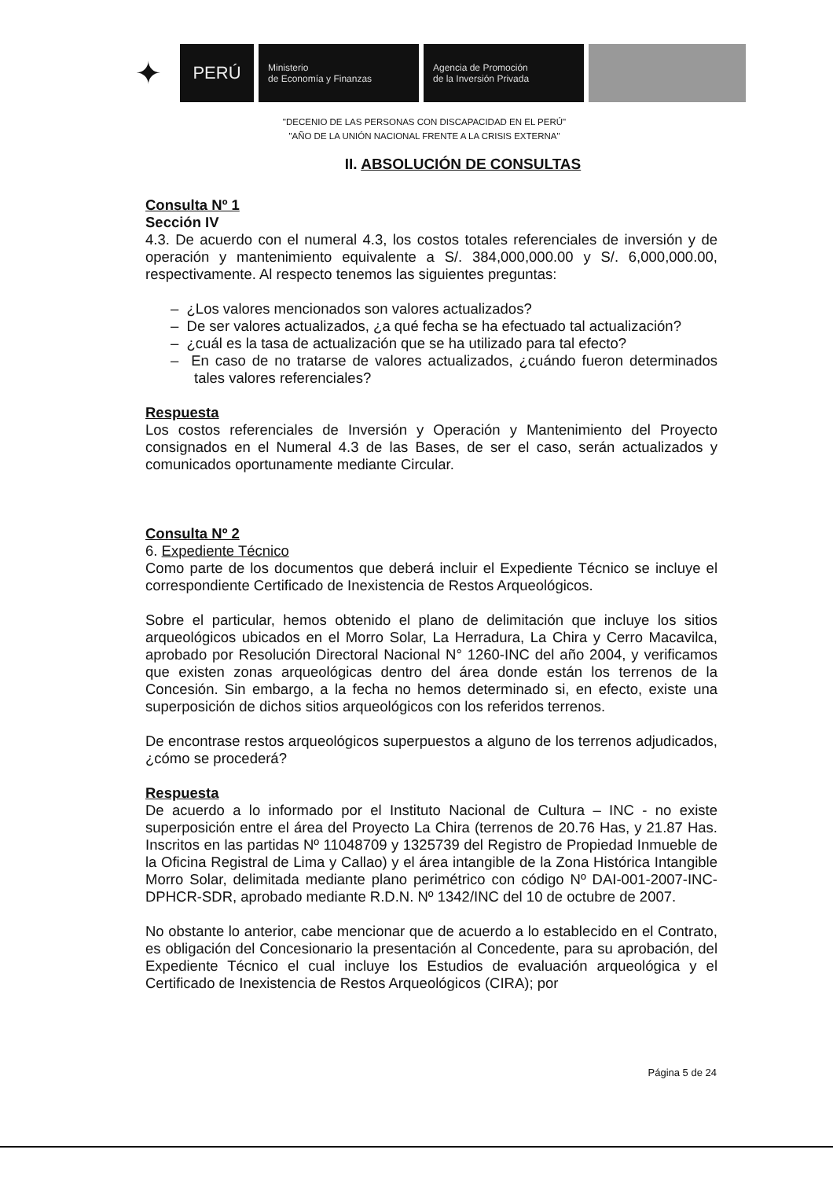✦
PERÚ
Ministerio
de Economía y Finanzas
Agencia de Promoción
de la Inversión Privada
"DECENIO DE LAS PERSONAS CON DISCAPACIDAD EN EL PERÚ"
"AÑO DE LA UNIÓN NACIONAL FRENTE A LA CRISIS EXTERNA"
II. ABSOLUCIÓN DE CONSULTAS
Consulta Nº 1
Sección IV
4.3. De acuerdo con el numeral 4.3, los costos totales referenciales de inversión y de operación y mantenimiento equivalente a S/. 384,000,000.00 y S/. 6,000,000.00, respectivamente. Al respecto tenemos las siguientes preguntas:
– ¿Los valores mencionados son valores actualizados?
– De ser valores actualizados, ¿a qué fecha se ha efectuado tal actualización?
– ¿cuál es la tasa de actualización que se ha utilizado para tal efecto?
– En caso de no tratarse de valores actualizados, ¿cuándo fueron determinados tales valores referenciales?
Respuesta
Los costos referenciales de Inversión y Operación y Mantenimiento del Proyecto consignados en el Numeral 4.3 de las Bases, de ser el caso, serán actualizados y comunicados oportunamente mediante Circular.
Consulta Nº 2
6. Expediente Técnico
Como parte de los documentos que deberá incluir el Expediente Técnico se incluye el correspondiente Certificado de Inexistencia de Restos Arqueológicos.
Sobre el particular, hemos obtenido el plano de delimitación que incluye los sitios arqueológicos ubicados en el Morro Solar, La Herradura, La Chira y Cerro Macavilca, aprobado por Resolución Directoral Nacional N° 1260-INC del año 2004, y verificamos que existen zonas arqueológicas dentro del área donde están los terrenos de la Concesión. Sin embargo, a la fecha no hemos determinado si, en efecto, existe una superposición de dichos sitios arqueológicos con los referidos terrenos.
De encontrase restos arqueológicos superpuestos a alguno de los terrenos adjudicados, ¿cómo se procederá?
Respuesta
De acuerdo a lo informado por el Instituto Nacional de Cultura – INC - no existe superposición entre el área del Proyecto La Chira (terrenos de 20.76 Has, y 21.87 Has. Inscritos en las partidas Nº 11048709 y 1325739 del Registro de Propiedad Inmueble de la Oficina Registral de Lima y Callao) y el área intangible de la Zona Histórica Intangible Morro Solar, delimitada mediante plano perimétrico con código Nº DAI-001-2007-INC-DPHCR-SDR, aprobado mediante R.D.N. Nº 1342/INC del 10 de octubre de 2007.
No obstante lo anterior, cabe mencionar que de acuerdo a lo establecido en el Contrato, es obligación del Concesionario la presentación al Concedente, para su aprobación, del Expediente Técnico el cual incluye los Estudios de evaluación arqueológica y el Certificado de Inexistencia de Restos Arqueológicos (CIRA); por
Página 5 de 24